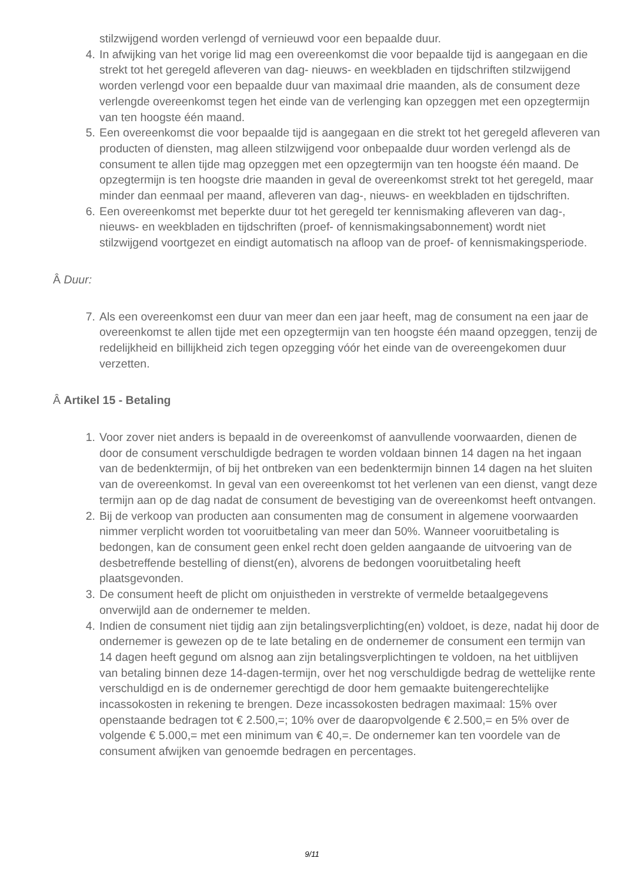stilzwijgend worden verlengd of vernieuwd voor een bepaalde duur.
4. In afwijking van het vorige lid mag een overeenkomst die voor bepaalde tijd is aangegaan en die strekt tot het geregeld afleveren van dag- nieuws- en weekbladen en tijdschriften stilzwijgend worden verlengd voor een bepaalde duur van maximaal drie maanden, als de consument deze verlengde overeenkomst tegen het einde van de verlenging kan opzeggen met een opzegtermijn van ten hoogste één maand.
5. Een overeenkomst die voor bepaalde tijd is aangegaan en die strekt tot het geregeld afleveren van producten of diensten, mag alleen stilzwijgend voor onbepaalde duur worden verlengd als de consument te allen tijde mag opzeggen met een opzegtermijn van ten hoogste één maand. De opzegtermijn is ten hoogste drie maanden in geval de overeenkomst strekt tot het geregeld, maar minder dan eenmaal per maand, afleveren van dag-, nieuws- en weekbladen en tijdschriften.
6. Een overeenkomst met beperkte duur tot het geregeld ter kennismaking afleveren van dag-, nieuws- en weekbladen en tijdschriften (proef- of kennismakingsabonnement) wordt niet stilzwijgend voortgezet en eindigt automatisch na afloop van de proef- of kennismakingsperiode.
Â Duur:
7. Als een overeenkomst een duur van meer dan een jaar heeft, mag de consument na een jaar de overeenkomst te allen tijde met een opzegtermijn van ten hoogste één maand opzeggen, tenzij de redelijkheid en billijkheid zich tegen opzegging vóór het einde van de overeengekomen duur verzetten.
Â Artikel 15 - Betaling
1. Voor zover niet anders is bepaald in de overeenkomst of aanvullende voorwaarden, dienen de door de consument verschuldigde bedragen te worden voldaan binnen 14 dagen na het ingaan van de bedenktermijn, of bij het ontbreken van een bedenktermijn binnen 14 dagen na het sluiten van de overeenkomst. In geval van een overeenkomst tot het verlenen van een dienst, vangt deze termijn aan op de dag nadat de consument de bevestiging van de overeenkomst heeft ontvangen.
2. Bij de verkoop van producten aan consumenten mag de consument in algemene voorwaarden nimmer verplicht worden tot vooruitbetaling van meer dan 50%. Wanneer vooruitbetaling is bedongen, kan de consument geen enkel recht doen gelden aangaande de uitvoering van de desbetreffende bestelling of dienst(en), alvorens de bedongen vooruitbetaling heeft plaatsgevonden.
3. De consument heeft de plicht om onjuistheden in verstrekte of vermelde betaalgegevens onverwijld aan de ondernemer te melden.
4. Indien de consument niet tijdig aan zijn betalingsverplichting(en) voldoet, is deze, nadat hij door de ondernemer is gewezen op de te late betaling en de ondernemer de consument een termijn van 14 dagen heeft gegund om alsnog aan zijn betalingsverplichtingen te voldoen, na het uitblijven van betaling binnen deze 14-dagen-termijn, over het nog verschuldigde bedrag de wettelijke rente verschuldigd en is de ondernemer gerechtigd de door hem gemaakte buitengerechtelijke incassokosten in rekening te brengen. Deze incassokosten bedragen maximaal: 15% over openstaande bedragen tot € 2.500,=; 10% over de daaropvolgende € 2.500,= en 5% over de volgende € 5.000,= met een minimum van € 40,=. De ondernemer kan ten voordele van de consument afwijken van genoemde bedragen en percentages.
9/11